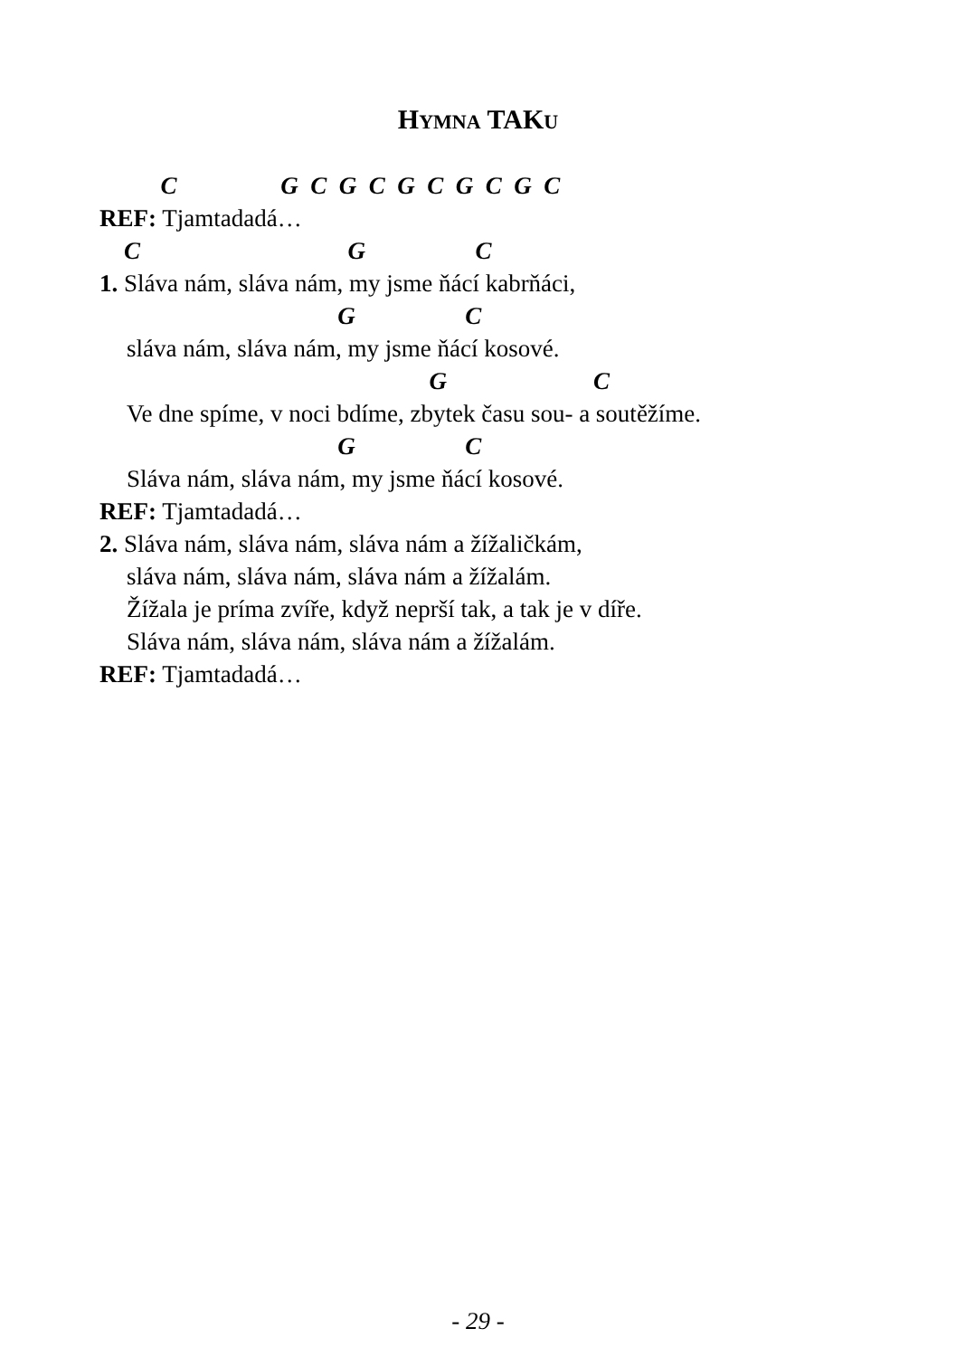HYMNA TAKU
C G C G C G C G C G C
REF: Tjamtadadá…
C G C
1. Sláva nám, sláva nám, my jsme ňácí kabrňáci,
G C
sláva nám, sláva nám, my jsme ňácí kosové.
G C
Ve dne spíme, v noci bdíme, zbytek času sou- a soutěžíme.
G C
Sláva nám, sláva nám, my jsme ňácí kosové.
REF: Tjamtadadá…
2. Sláva nám, sláva nám, sláva nám a žížaličkám,
sláva nám, sláva nám, sláva nám a žížalám.
Žížala je príma zvíře, když neprší tak, a tak je v díře.
Sláva nám, sláva nám, sláva nám a žížalám.
REF: Tjamtadadá…
- 29 -